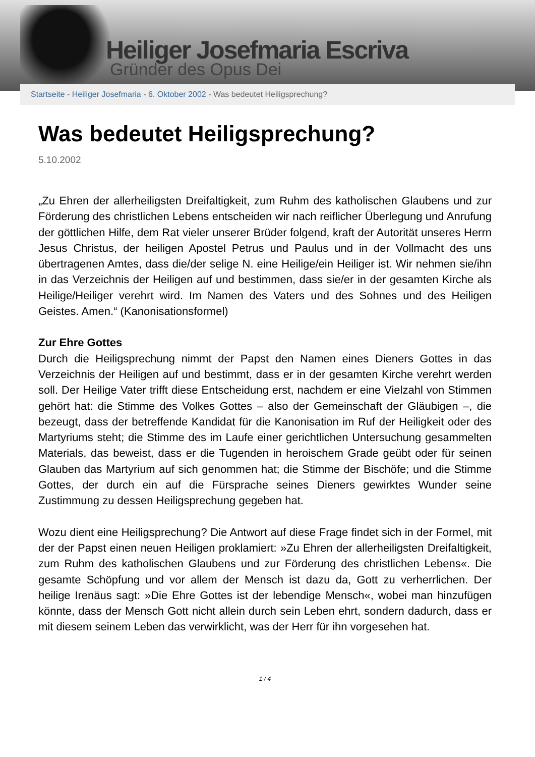Heiliger Josefmaria Escriva
Gründer des Opus Dei
Startseite - Heiliger Josefmaria - 6. Oktober 2002 - Was bedeutet Heiligsprechung?
Was bedeutet Heiligsprechung?
5.10.2002
„Zu Ehren der allerheiligsten Dreifaltigkeit, zum Ruhm des katholischen Glaubens und zur Förderung des christlichen Lebens entscheiden wir nach reiflicher Überlegung und Anrufung der göttlichen Hilfe, dem Rat vieler unserer Brüder folgend, kraft der Autorität unseres Herrn Jesus Christus, der heiligen Apostel Petrus und Paulus und in der Vollmacht des uns übertragenen Amtes, dass die/der selige N. eine Heilige/ein Heiliger ist. Wir nehmen sie/ihn in das Verzeichnis der Heiligen auf und bestimmen, dass sie/er in der gesamten Kirche als Heilige/Heiliger verehrt wird. Im Namen des Vaters und des Sohnes und des Heiligen Geistes. Amen.“ (Kanonisationsformel)
Zur Ehre Gottes
Durch die Heiligsprechung nimmt der Papst den Namen eines Dieners Gottes in das Verzeichnis der Heiligen auf und bestimmt, dass er in der gesamten Kirche verehrt werden soll. Der Heilige Vater trifft diese Entscheidung erst, nachdem er eine Vielzahl von Stimmen gehört hat: die Stimme des Volkes Gottes – also der Gemeinschaft der Gläubigen –, die bezeugt, dass der betreffende Kandidat für die Kanonisation im Ruf der Heiligkeit oder des Martyriums steht; die Stimme des im Laufe einer gerichtlichen Untersuchung gesammelten Materials, das beweist, dass er die Tugenden in heroischem Grade geübt oder für seinen Glauben das Martyrium auf sich genommen hat; die Stimme der Bischöfe; und die Stimme Gottes, der durch ein auf die Fürsprache seines Dieners gewirktes Wunder seine Zustimmung zu dessen Heiligsprechung gegeben hat.
Wozu dient eine Heiligsprechung? Die Antwort auf diese Frage findet sich in der Formel, mit der der Papst einen neuen Heiligen proklamiert: »Zu Ehren der allerheiligsten Dreifaltigkeit, zum Ruhm des katholischen Glaubens und zur Förderung des christlichen Lebens«. Die gesamte Schöpfung und vor allem der Mensch ist dazu da, Gott zu verherrlichen. Der heilige Irenäus sagt: »Die Ehre Gottes ist der lebendige Mensch«, wobei man hinzufügen könnte, dass der Mensch Gott nicht allein durch sein Leben ehrt, sondern dadurch, dass er mit diesem seinem Leben das verwirklicht, was der Herr für ihn vorgesehen hat.
1 / 4